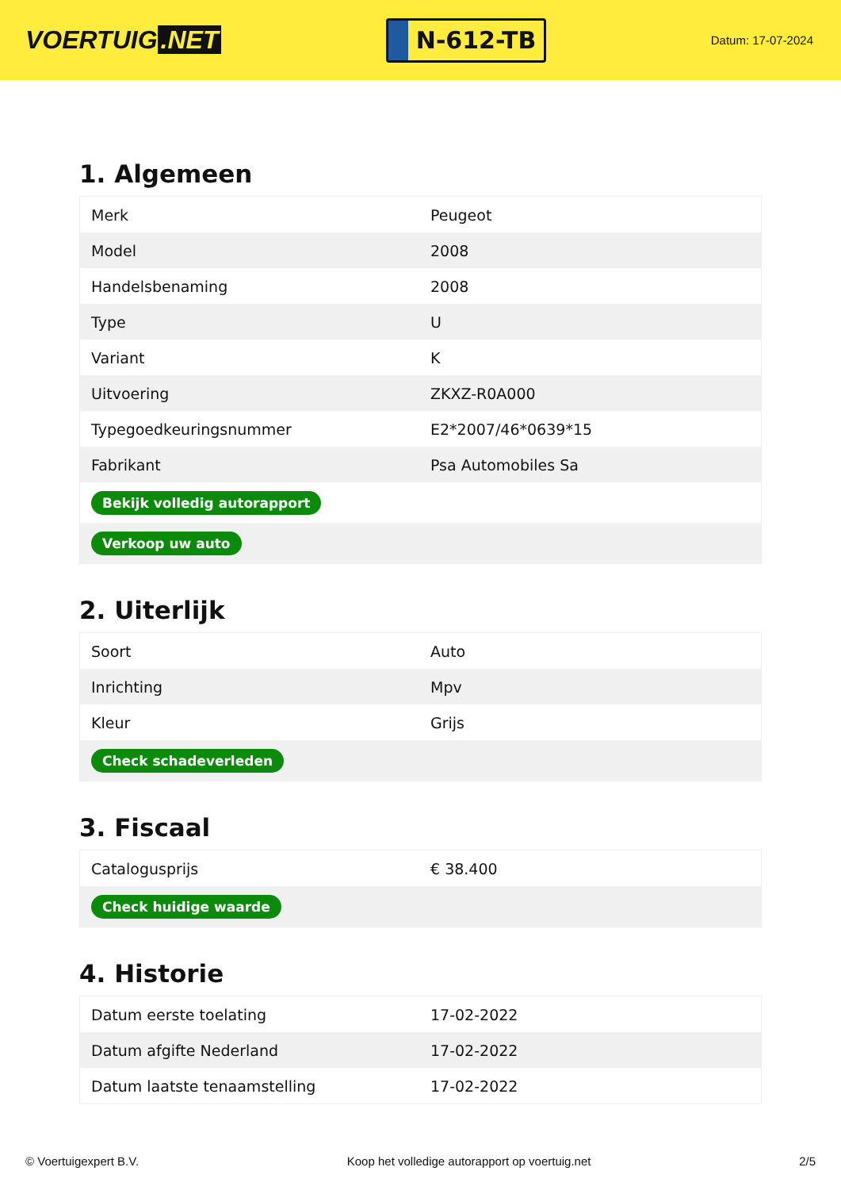VOERTUIG.NET
N-612-TB
Datum: 17-07-2024
1. Algemeen
| Merk | Peugeot |
| Model | 2008 |
| Handelsbenaming | 2008 |
| Type | U |
| Variant | K |
| Uitvoering | ZKXZ-R0A000 |
| Typegoedkeuringsnummer | E2*2007/46*0639*15 |
| Fabrikant | Psa Automobiles Sa |
| Bekijk volledig autorapport | |
| Verkoop uw auto | |
2. Uiterlijk
| Soort | Auto |
| Inrichting | Mpv |
| Kleur | Grijs |
| Check schadeverleden | |
3. Fiscaal
| Catalogusprijs | € 38.400 |
| Check huidige waarde | |
4. Historie
| Datum eerste toelating | 17-02-2022 |
| Datum afgifte Nederland | 17-02-2022 |
| Datum laatste tenaamstelling | 17-02-2022 |
© Voertuigexpert B.V. Koop het volledige autorapport op voertuig.net 2/5